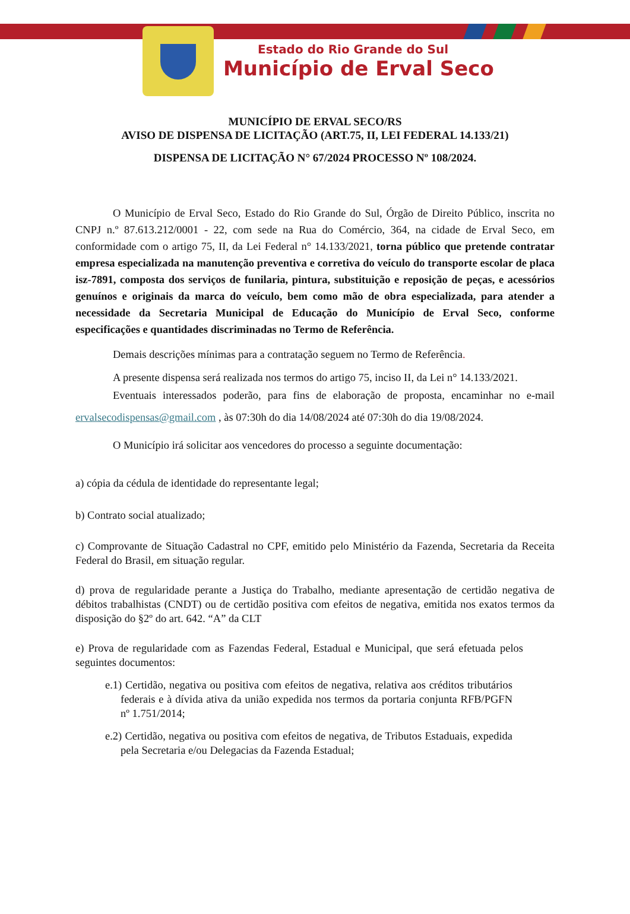Estado do Rio Grande do Sul
Município de Erval Seco
MUNICÍPIO DE ERVAL SECO/RS
AVISO DE DISPENSA DE LICITAÇÃO (ART.75, II, LEI FEDERAL 14.133/21)
DISPENSA DE LICITAÇÃO N° 67/2024 PROCESSO Nº 108/2024.
O Município de Erval Seco, Estado do Rio Grande do Sul, Órgão de Direito Público, inscrita no CNPJ n.º 87.613.212/0001 - 22, com sede na Rua do Comércio, 364, na cidade de Erval Seco, em conformidade com o artigo 75, II, da Lei Federal n° 14.133/2021, torna público que pretende contratar empresa especializada na manutenção preventiva e corretiva do veículo do transporte escolar de placa isz-7891, composta dos serviços de funilaria, pintura, substituição e reposição de peças, e acessórios genuínos e originais da marca do veículo, bem como mão de obra especializada, para atender a necessidade da Secretaria Municipal de Educação do Município de Erval Seco, conforme especificações e quantidades discriminadas no Termo de Referência.
Demais descrições mínimas para a contratação seguem no Termo de Referência.
A presente dispensa será realizada nos termos do artigo 75, inciso II, da Lei n° 14.133/2021.
Eventuais interessados poderão, para fins de elaboração de proposta, encaminhar no e-mail ervalsecodispensas@gmail.com , às 07:30h do dia 14/08/2024 até 07:30h do dia 19/08/2024.
O Município irá solicitar aos vencedores do processo a seguinte documentação:
a) cópia da cédula de identidade do representante legal;
b) Contrato social atualizado;
c) Comprovante de Situação Cadastral no CPF, emitido pelo Ministério da Fazenda, Secretaria da Receita Federal do Brasil, em situação regular.
d) prova de regularidade perante a Justiça do Trabalho, mediante apresentação de certidão negativa de débitos trabalhistas (CNDT) ou de certidão positiva com efeitos de negativa, emitida nos exatos termos da disposição do §2º do art. 642. “A” da CLT
e) Prova de regularidade com as Fazendas Federal, Estadual e Municipal, que será efetuada pelos seguintes documentos:
e.1) Certidão, negativa ou positiva com efeitos de negativa, relativa aos créditos tributários federais e à dívida ativa da união expedida nos termos da portaria conjunta RFB/PGFN nº 1.751/2014;
e.2) Certidão, negativa ou positiva com efeitos de negativa, de Tributos Estaduais, expedida pela Secretaria e/ou Delegacias da Fazenda Estadual;